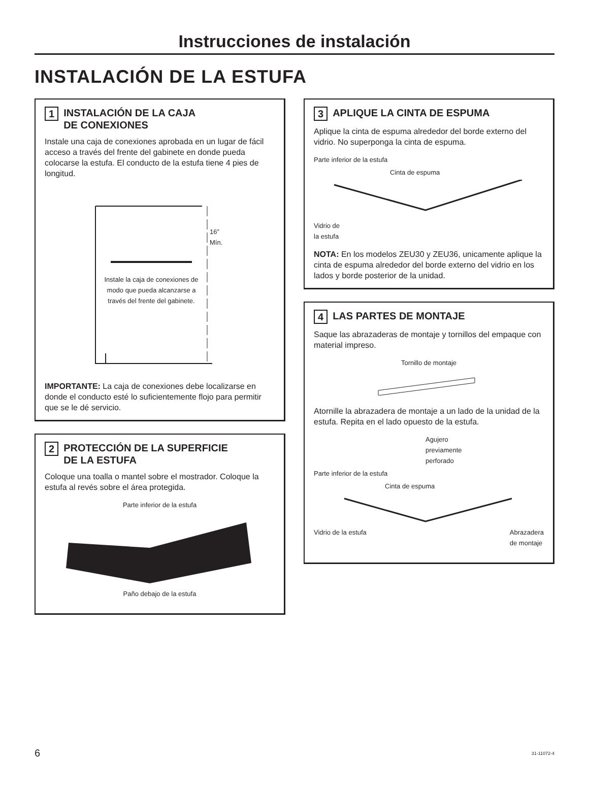Instrucciones de instalación
INSTALACIÓN DE LA ESTUFA
1 INSTALACIÓN DE LA CAJA
DE CONEXIONES
Instale una caja de conexiones aprobada en un lugar de fácil acceso a través del frente del gabinete en donde pueda colocarse la estufa. El conducto de la estufa tiene 4 pies de longitud.
16”
Mín.
Instale la caja de conexiones de modo que pueda alcanzarse a través del frente del gabinete.
IMPORTANTE: La caja de conexiones debe localizarse en donde el conducto esté lo suficientemente flojo para permitir que se le dé servicio.
2 PROTECCIÓN DE LA SUPERFICIE
DE LA ESTUFA
Coloque una toalla o mantel sobre el mostrador. Coloque la estufa al revés sobre el área protegida.
Parte inferior de la estufa
Paño debajo de la estufa
3 APLIQUE LA CINTA DE ESPUMA
Aplique la cinta de espuma alrededor del borde externo del vidrio. No superponga la cinta de espuma.
Parte inferior de la estufa
Cinta de espuma
Vidrio de
la estufa
NOTA: En los modelos ZEU30 y ZEU36, unicamente aplique la cinta de espuma alrededor del borde externo del vidrio en los lados y borde posterior de la unidad.
4 LAS PARTES DE MONTAJE
Saque las abrazaderas de montaje y tornillos del empaque con material impreso.
Tornillo de montaje
Atornille la abrazadera de montaje a un lado de la unidad de la estufa. Repita en el lado opuesto de la estufa.
Agujero
previamente
perforado
Parte inferior de la estufa
Cinta de espuma
Vidrio de la estufa Abrazadera
de montaje
6 31-11072-4